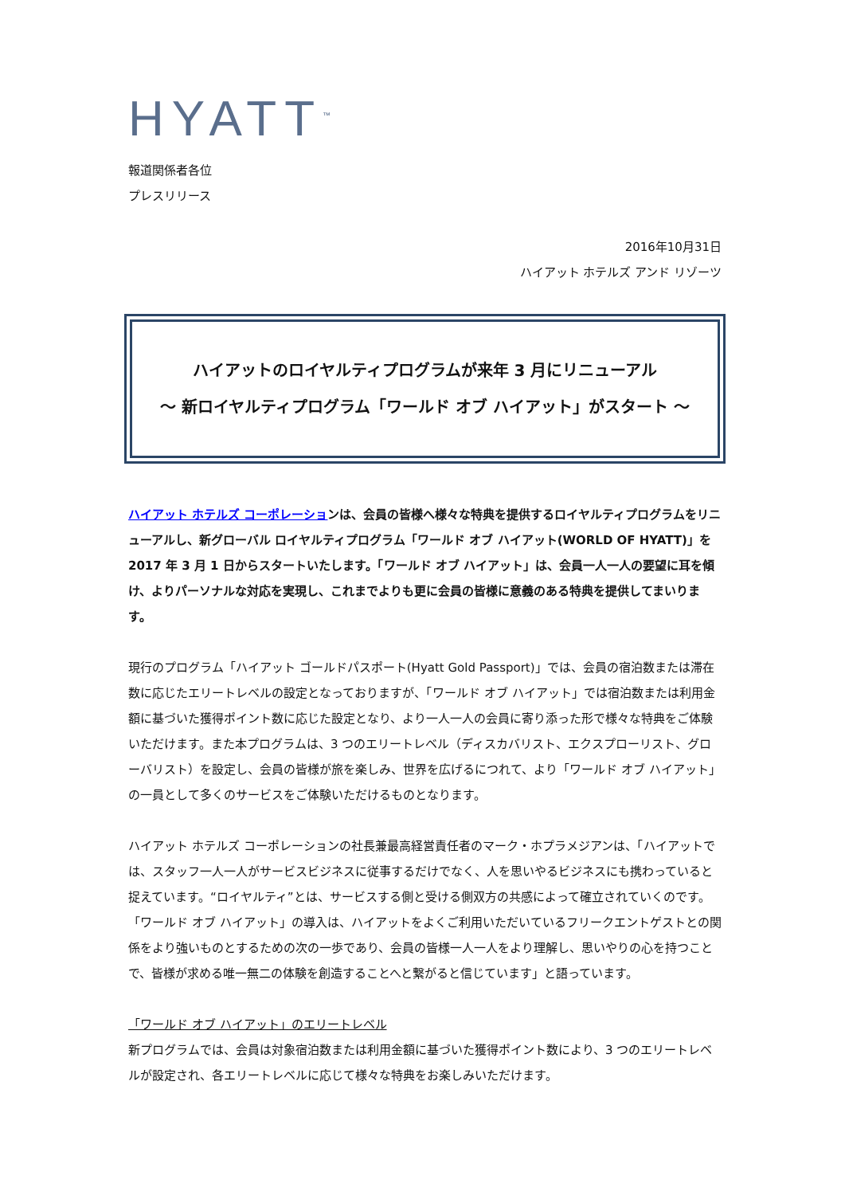HYATT<sup>™</sup>
報道関係者各位
プレスリリース
2016年10月31日
ハイアット ホテルズ アンド リゾーツ
ハイアットのロイヤルティプログラムが来年 3 月にリニューアル
～ 新ロイヤルティプログラム「ワールド オブ ハイアット」がスタート ～
ハイアット ホテルズ コーポレーションは、会員の皆様へ様々な特典を提供するロイヤルティプログラムをリニューアルし、新グローバル ロイヤルティプログラム「ワールド オブ ハイアット(WORLD OF HYATT)」を 2017 年 3 月 1 日からスタートいたします。「ワールド オブ ハイアット」は、会員一人一人の要望に耳を傾け、よりパーソナルな対応を実現し、これまでよりも更に会員の皆様に意義のある特典を提供してまいります。
現行のプログラム「ハイアット ゴールドパスポート(Hyatt Gold Passport)」では、会員の宿泊数または滞在数に応じたエリートレベルの設定となっておりますが、「ワールド オブ ハイアット」では宿泊数または利用金額に基づいた獲得ポイント数に応じた設定となり、より一人一人の会員に寄り添った形で様々な特典をご体験いただけます。また本プログラムは、3 つのエリートレベル（ディスカバリスト、エクスプローリスト、グローバリスト）を設定し、会員の皆様が旅を楽しみ、世界を広げるにつれて、より「ワールド オブ ハイアット」の一員として多くのサービスをご体験いただけるものとなります。
ハイアット ホテルズ コーポレーションの社長兼最高経営責任者のマーク・ホプラメジアンは、「ハイアットでは、スタッフ一人一人がサービスビジネスに従事するだけでなく、人を思いやるビジネスにも携わっていると捉えています。“ロイヤルティ”とは、サービスする側と受ける側双方の共感によって確立されていくのです。「ワールド オブ ハイアット」の導入は、ハイアットをよくご利用いただいているフリークエントゲストとの関係をより強いものとするための次の一歩であり、会員の皆様一人一人をより理解し、思いやりの心を持つことで、皆様が求める唯一無二の体験を創造することへと繋がると信じています」と語っています。
「ワールド オブ ハイアット」のエリートレベル
新プログラムでは、会員は対象宿泊数または利用金額に基づいた獲得ポイント数により、3 つのエリートレベルが設定され、各エリートレベルに応じて様々な特典をお楽しみいただけます。